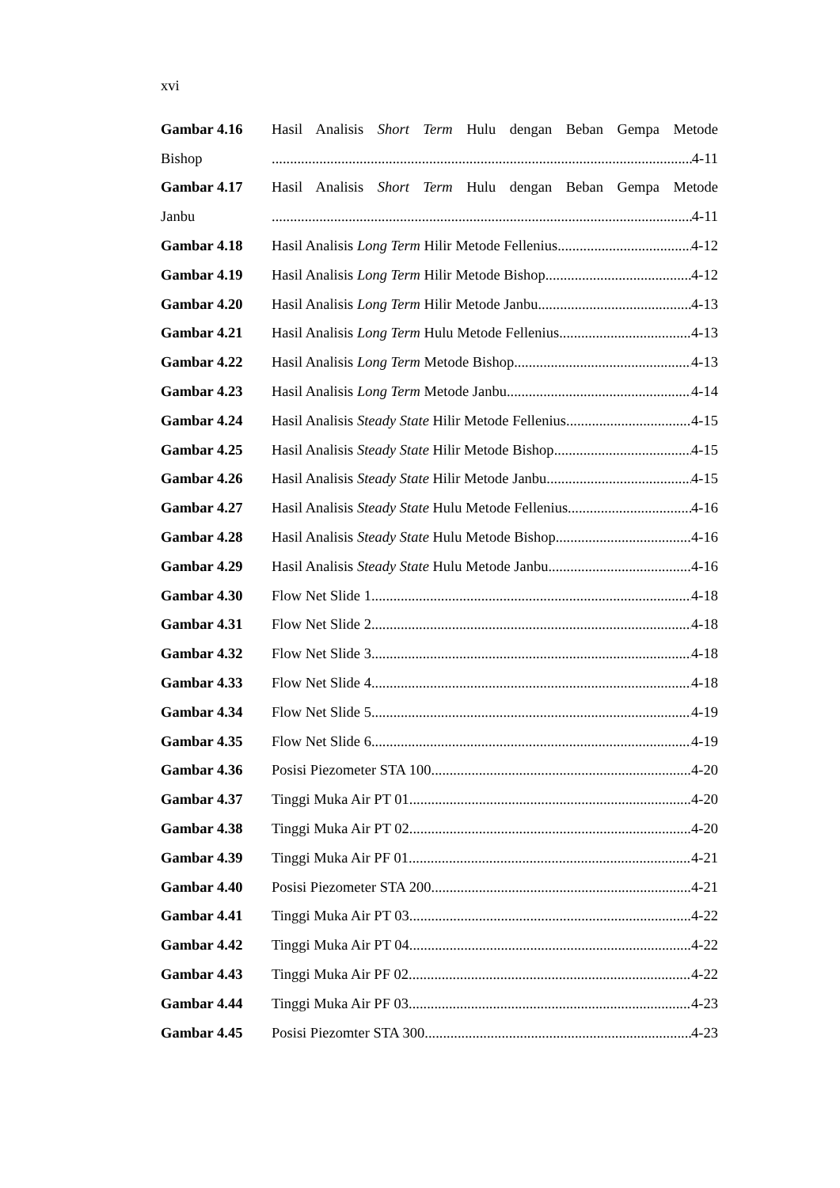xvi
Gambar 4.16 Hasil Analisis Short Term Hulu dengan Beban Gempa Metode
Bishop 4-11
Gambar 4.17 Hasil Analisis Short Term Hulu dengan Beban Gempa Metode
Janbu 4-11
Gambar 4.18 Hasil Analisis Long Term Hilir Metode Fellenius 4-12
Gambar 4.19 Hasil Analisis Long Term Hilir Metode Bishop 4-12
Gambar 4.20 Hasil Analisis Long Term Hilir Metode Janbu 4-13
Gambar 4.21 Hasil Analisis Long Term Hulu Metode Fellenius 4-13
Gambar 4.22 Hasil Analisis Long Term Metode Bishop 4-13
Gambar 4.23 Hasil Analisis Long Term Metode Janbu 4-14
Gambar 4.24 Hasil Analisis Steady State Hilir Metode Fellenius 4-15
Gambar 4.25 Hasil Analisis Steady State Hilir Metode Bishop 4-15
Gambar 4.26 Hasil Analisis Steady State Hilir Metode Janbu 4-15
Gambar 4.27 Hasil Analisis Steady State Hulu Metode Fellenius 4-16
Gambar 4.28 Hasil Analisis Steady State Hulu Metode Bishop 4-16
Gambar 4.29 Hasil Analisis Steady State Hulu Metode Janbu 4-16
Gambar 4.30 Flow Net Slide 1 4-18
Gambar 4.31 Flow Net Slide 2 4-18
Gambar 4.32 Flow Net Slide 3 4-18
Gambar 4.33 Flow Net Slide 4 4-18
Gambar 4.34 Flow Net Slide 5 4-19
Gambar 4.35 Flow Net Slide 6 4-19
Gambar 4.36 Posisi Piezometer STA 100 4-20
Gambar 4.37 Tinggi Muka Air PT 01 4-20
Gambar 4.38 Tinggi Muka Air PT 02 4-20
Gambar 4.39 Tinggi Muka Air PF 01 4-21
Gambar 4.40 Posisi Piezometer STA 200 4-21
Gambar 4.41 Tinggi Muka Air PT 03 4-22
Gambar 4.42 Tinggi Muka Air PT 04 4-22
Gambar 4.43 Tinggi Muka Air PF 02 4-22
Gambar 4.44 Tinggi Muka Air PF 03 4-23
Gambar 4.45 Posisi Piezomter STA 300 4-23